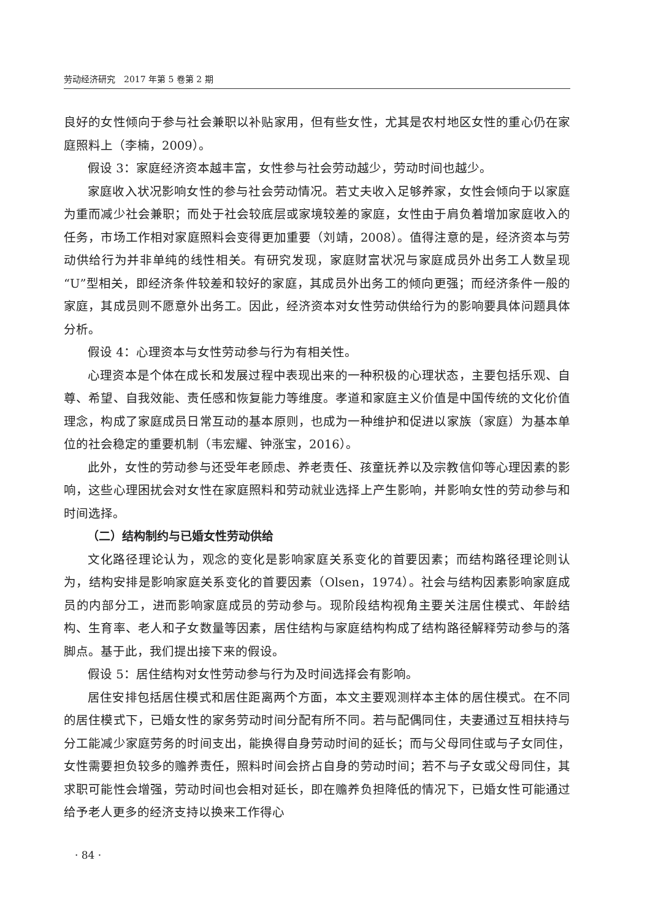劳动经济研究　2017 年第 5 卷第 2 期
良好的女性倾向于参与社会兼职以补贴家用，但有些女性，尤其是农村地区女性的重心仍在家庭照料上（李楠，2009）。
假设 3：家庭经济资本越丰富，女性参与社会劳动越少，劳动时间也越少。
家庭收入状况影响女性的参与社会劳动情况。若丈夫收入足够养家，女性会倾向于以家庭为重而减少社会兼职；而处于社会较底层或家境较差的家庭，女性由于肩负着增加家庭收入的任务，市场工作相对家庭照料会变得更加重要（刘靖，2008）。值得注意的是，经济资本与劳动供给行为并非单纯的线性相关。有研究发现，家庭财富状况与家庭成员外出务工人数呈现“U”型相关，即经济条件较差和较好的家庭，其成员外出务工的倾向更强；而经济条件一般的家庭，其成员则不愿意外出务工。因此，经济资本对女性劳动供给行为的影响要具体问题具体分析。
假设 4：心理资本与女性劳动参与行为有相关性。
心理资本是个体在成长和发展过程中表现出来的一种积极的心理状态，主要包括乐观、自尊、希望、自我效能、责任感和恢复能力等维度。孝道和家庭主义价值是中国传统的文化价值理念，构成了家庭成员日常互动的基本原则，也成为一种维护和促进以家族（家庭）为基本单位的社会稳定的重要机制（韦宏耀、钟涨宝，2016）。
此外，女性的劳动参与还受年老顾虑、养老责任、孩童抚养以及宗教信仰等心理因素的影响，这些心理困扰会对女性在家庭照料和劳动就业选择上产生影响，并影响女性的劳动参与和时间选择。
（二）结构制约与已婚女性劳动供给
文化路径理论认为，观念的变化是影响家庭关系变化的首要因素；而结构路径理论则认为，结构安排是影响家庭关系变化的首要因素（Olsen，1974）。社会与结构因素影响家庭成员的内部分工，进而影响家庭成员的劳动参与。现阶段结构视角主要关注居住模式、年龄结构、生育率、老人和子女数量等因素，居住结构与家庭结构构成了结构路径解释劳动参与的落脚点。基于此，我们提出接下来的假设。
假设 5：居住结构对女性劳动参与行为及时间选择会有影响。
居住安排包括居住模式和居住距离两个方面，本文主要观测样本主体的居住模式。在不同的居住模式下，已婚女性的家务劳动时间分配有所不同。若与配偶同住，夫妻通过互相扶持与分工能减少家庭劳务的时间支出，能换得自身劳动时间的延长；而与父母同住或与子女同住，女性需要担负较多的赡养责任，照料时间会挤占自身的劳动时间；若不与子女或父母同住，其求职可能性会增强，劳动时间也会相对延长，即在赡养负担降低的情况下，已婚女性可能通过给予老人更多的经济支持以换来工作得心
· 84 ·